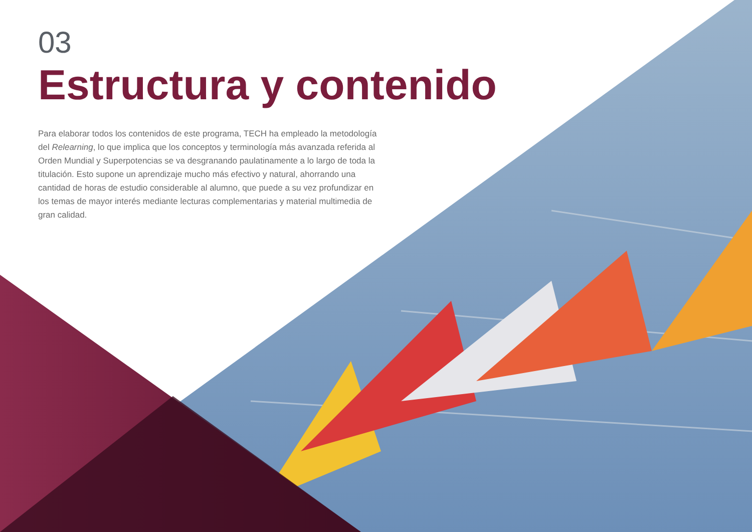03
Estructura y contenido
Para elaborar todos los contenidos de este programa, TECH ha empleado la metodología del Relearning, lo que implica que los conceptos y terminología más avanzada referida al Orden Mundial y Superpotencias se va desgranando paulatinamente a lo largo de toda la titulación. Esto supone un aprendizaje mucho más efectivo y natural, ahorrando una cantidad de horas de estudio considerable al alumno, que puede a su vez profundizar en los temas de mayor interés mediante lecturas complementarias y material multimedia de gran calidad.